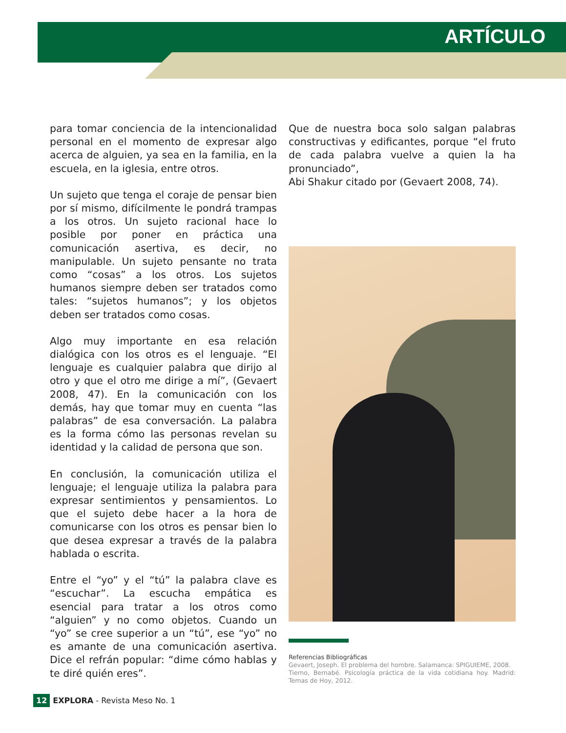ARTÍCULO
para tomar conciencia de la intencionalidad personal en el momento de expresar algo acerca de alguien, ya sea en la familia, en la escuela, en la iglesia, entre otros.
Un sujeto que tenga el coraje de pensar bien por sí mismo, difícilmente le pondrá trampas a los otros. Un sujeto racional hace lo posible por poner en práctica una comunicación asertiva, es decir, no manipulable. Un sujeto pensante no trata como “cosas” a los otros. Los sujetos humanos siempre deben ser tratados como tales: “sujetos humanos”; y los objetos deben ser tratados como cosas.
Algo muy importante en esa relación dialógica con los otros es el lenguaje. “El lenguaje es cualquier palabra que dirijo al otro y que el otro me dirige a mí”, (Gevaert 2008, 47). En la comunicación con los demás, hay que tomar muy en cuenta “las palabras” de esa conversación. La palabra es la forma cómo las personas revelan su identidad y la calidad de persona que son.
En conclusión, la comunicación utiliza el lenguaje; el lenguaje utiliza la palabra para expresar sentimientos y pensamientos. Lo que el sujeto debe hacer a la hora de comunicarse con los otros es pensar bien lo que desea expresar a través de la palabra hablada o escrita.
Entre el “yo” y el “tú” la palabra clave es “escuchar”. La escucha empática es esencial para tratar a los otros como “alguien” y no como objetos. Cuando un “yo” se cree superior a un “tú”, ese “yo” no es amante de una comunicación asertiva. Dice el refrán popular: “dime cómo hablas y te diré quién eres”.
Que de nuestra boca solo salgan palabras constructivas y edificantes, porque “el fruto de cada palabra vuelve a quien la ha pronunciado”,
Abi Shakur citado por (Gevaert 2008, 74).
Referencias Bibliográficas
Gevaert, Joseph. El problema del hombre. Salamanca: SPIGUIEME, 2008.
Tierno, Bernabé. Psicología práctica de la vida cotidiana hoy. Madrid: Temas de Hoy, 2012.
12 EXPLORA - Revista Meso No. 1